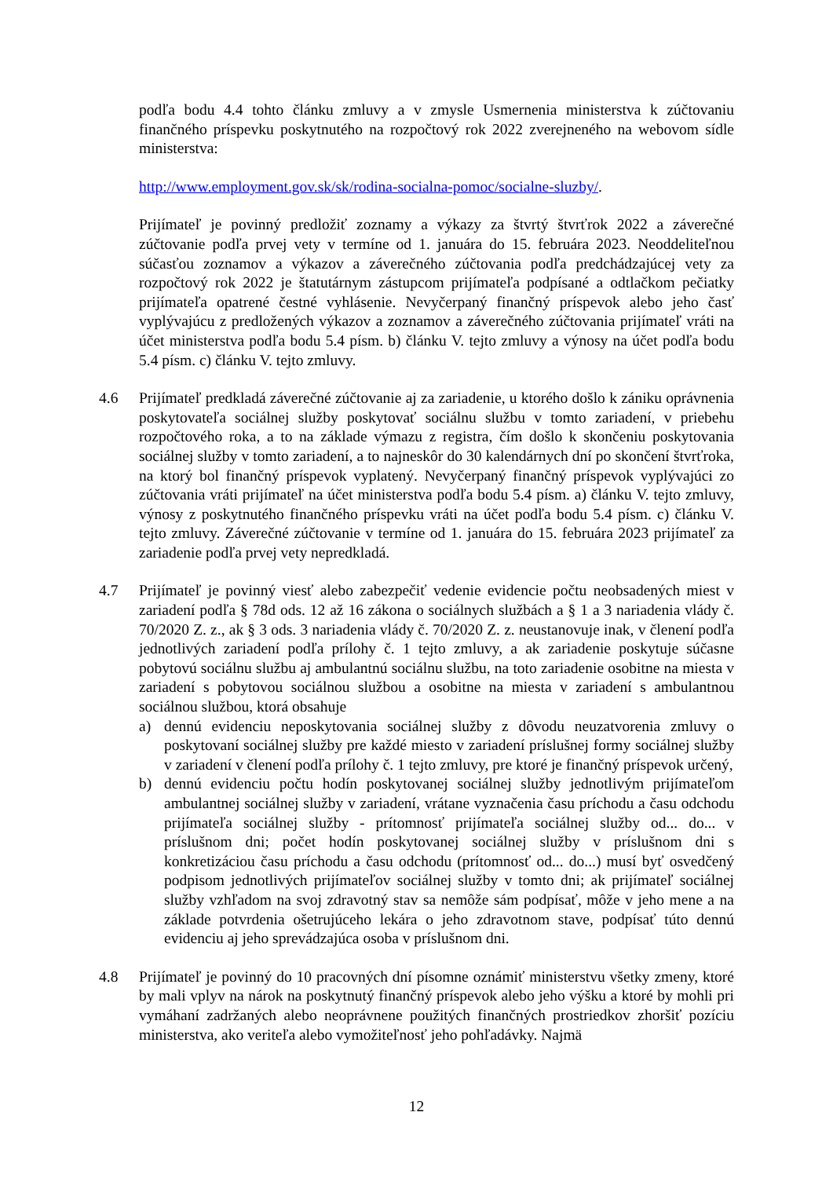podľa bodu 4.4 tohto článku zmluvy a v zmysle Usmernenia ministerstva k zúčtovaniu finančného príspevku poskytnutého na rozpočtový rok 2022 zverejneného na webovom sídle ministerstva:
http://www.employment.gov.sk/sk/rodina-socialna-pomoc/socialne-sluzby/.
Prijímateľ je povinný predložiť zoznamy a výkazy za štvrtý štvrťrok 2022 a záverečné zúčtovanie podľa prvej vety v termíne od 1. januára do 15. februára 2023. Neoddeliteľnou súčasťou zoznamov a výkazov a záverečného zúčtovania podľa predchádzajúcej vety za rozpočtový rok 2022 je štatutárnym zástupcom prijímateľa podpísané a odtlačkom pečiatky prijímateľa opatrené čestné vyhlásenie. Nevyčerpaný finančný príspevok alebo jeho časť vyplývajúcu z predložených výkazov a zoznamov a záverečného zúčtovania prijímateľ vráti na účet ministerstva podľa bodu 5.4 písm. b) článku V. tejto zmluvy a výnosy na účet podľa bodu 5.4 písm. c) článku V. tejto zmluvy.
4.6 Prijímateľ predkladá záverečné zúčtovanie aj za zariadenie, u ktorého došlo k zániku oprávnenia poskytovateľa sociálnej služby poskytovať sociálnu službu v tomto zariadení, v priebehu rozpočtového roka, a to na základe výmazu z registra, čím došlo k skončeniu poskytovania sociálnej služby v tomto zariadení, a to najneskôr do 30 kalendárnych dní po skončení štvrťroka, na ktorý bol finančný príspevok vyplatený. Nevyčerpaný finančný príspevok vyplývajúci zo zúčtovania vráti prijímateľ na účet ministerstva podľa bodu 5.4 písm. a) článku V. tejto zmluvy, výnosy z poskytnutého finančného príspevku vráti na účet podľa bodu 5.4 písm. c) článku V. tejto zmluvy. Záverečné zúčtovanie v termíne od 1. januára do 15. februára 2023 prijímateľ za zariadenie podľa prvej vety nepredkladá.
4.7 Prijímateľ je povinný viesť alebo zabezpečiť vedenie evidencie počtu neobsadených miest v zariadení podľa § 78d ods. 12 až 16 zákona o sociálnych službách a § 1 a 3 nariadenia vlády č. 70/2020 Z. z., ak § 3 ods. 3 nariadenia vlády č. 70/2020 Z. z. neustanovuje inak, v členení podľa jednotlivých zariadení podľa prílohy č. 1 tejto zmluvy, a ak zariadenie poskytuje súčasne pobytovú sociálnu službu aj ambulantnú sociálnu službu, na toto zariadenie osobitne na miesta v zariadení s pobytovou sociálnou službou a osobitne na miesta v zariadení s ambulantnou sociálnou službou, ktorá obsahuje
a) dennú evidenciu neposkytovania sociálnej služby z dôvodu neuzatvorenia zmluvy o poskytovaní sociálnej služby pre každé miesto v zariadení príslušnej formy sociálnej služby v zariadení v členení podľa prílohy č. 1 tejto zmluvy, pre ktoré je finančný príspevok určený,
b) dennú evidenciu počtu hodín poskytovanej sociálnej služby jednotlivým prijímateľom ambulantnej sociálnej služby v zariadení, vrátane vyznačenia času príchodu a času odchodu prijímateľa sociálnej služby - prítomnosť prijímateľa sociálnej služby od... do... v príslušnom dni; počet hodín poskytovanej sociálnej služby v príslušnom dni s konkretizáciou času príchodu a času odchodu (prítomnosť od... do...) musí byť osvedčený podpisom jednotlivých prijímateľov sociálnej služby v tomto dni; ak prijímateľ sociálnej služby vzhľadom na svoj zdravotný stav sa nemôže sám podpísať, môže v jeho mene a na základe potvrdenia ošetrujúceho lekára o jeho zdravotnom stave, podpísať túto dennú evidenciu aj jeho sprevádzajúca osoba v príslušnom dni.
4.8 Prijímateľ je povinný do 10 pracovných dní písomne oznámiť ministerstvu všetky zmeny, ktoré by mali vplyv na nárok na poskytnutý finančný príspevok alebo jeho výšku a ktoré by mohli pri vymáhaní zadržaných alebo neoprávnene použitých finančných prostriedkov zhoršiť pozíciu ministerstva, ako veriteľa alebo vymožiteľnosť jeho pohľadávky. Najmä
12